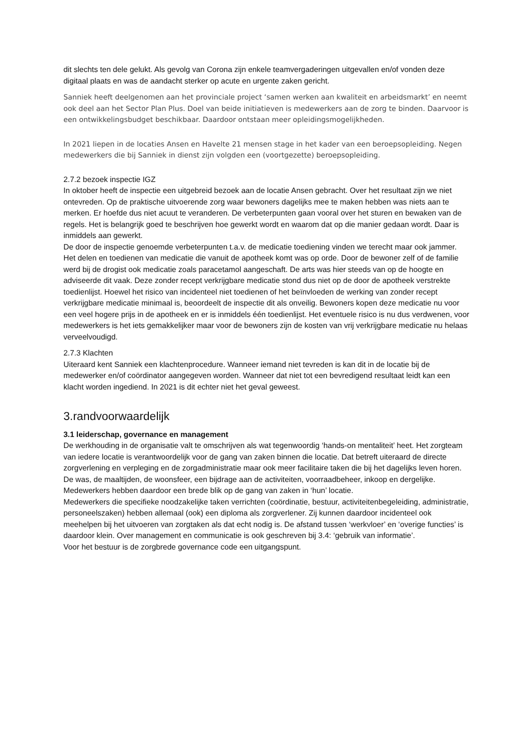dit slechts ten dele gelukt. Als gevolg van Corona zijn enkele teamvergaderingen uitgevallen en/of vonden deze digitaal plaats en was de aandacht sterker op acute en urgente zaken gericht.
Sanniek heeft deelgenomen aan het provinciale project ‘samen werken aan kwaliteit en arbeidsmarkt’ en neemt ook deel aan het Sector Plan Plus. Doel van beide initiatieven is medewerkers aan de zorg te binden. Daarvoor is een ontwikkelingsbudget beschikbaar. Daardoor ontstaan meer opleidingsmogelijkheden.
In 2021 liepen in de locaties Ansen en Havelte 21 mensen stage in het kader van een beroepsopleiding. Negen medewerkers die bij Sanniek in dienst zijn volgden een (voortgezette) beroepsopleiding.
2.7.2 bezoek inspectie IGZ
In oktober heeft de inspectie een uitgebreid bezoek aan de locatie Ansen gebracht. Over het resultaat zijn we niet ontevreden. Op de praktische uitvoerende zorg waar bewoners dagelijks mee te maken hebben was niets aan te merken. Er hoefde dus niet acuut te veranderen. De verbeterpunten gaan vooral over het sturen en bewaken van de regels. Het is belangrijk goed te beschrijven hoe gewerkt wordt en waarom dat op die manier gedaan wordt. Daar is inmiddels aan gewerkt.
De door de inspectie genoemde verbeterpunten t.a.v. de medicatie toediening vinden we terecht maar ook jammer. Het delen en toedienen van medicatie die vanuit de apotheek komt was op orde. Door de bewoner zelf of de familie werd bij de drogist ook medicatie zoals paracetamol aangeschaft. De arts was hier steeds van op de hoogte en adviseerde dit vaak. Deze zonder recept verkrijgbare medicatie stond dus niet op de door de apotheek verstrekte toedienlijst. Hoewel het risico van incidenteel niet toedienen of het beïnvloeden de werking van zonder recept verkrijgbare medicatie minimaal is, beoordeelt de inspectie dit als onveilig. Bewoners kopen deze medicatie nu voor een veel hogere prijs in de apotheek en er is inmiddels één toedienlijst. Het eventuele risico is nu dus verdwenen, voor medewerkers is het iets gemakkelijker maar voor de bewoners zijn de kosten van vrij verkrijgbare medicatie nu helaas verveelvoudigd.
2.7.3 Klachten
Uiteraard kent Sanniek een klachtenprocedure. Wanneer iemand niet tevreden is kan dit in de locatie bij de medewerker en/of coördinator aangegeven worden. Wanneer dat niet tot een bevredigend resultaat leidt kan een klacht worden ingediend. In 2021 is dit echter niet het geval geweest.
3.randvoorwaardelijk
3.1 leiderschap, governance en management
De werkhouding in de organisatie valt te omschrijven als wat tegenwoordig ‘hands-on mentaliteit’ heet. Het zorgteam van iedere locatie is verantwoordelijk voor de gang van zaken binnen die locatie. Dat betreft uiteraard de directe zorgverlening en verpleging en de zorgadministratie maar ook meer facilitaire taken die bij het dagelijks leven horen. De was, de maaltijden, de woonsfeer, een bijdrage aan de activiteiten, voorraadbeheer, inkoop en dergelijke. Medewerkers hebben daardoor een brede blik op de gang van zaken in ‘hun’ locatie.
Medewerkers die specifieke noodzakelijke taken verrichten (coördinatie, bestuur, activiteitenbegeleiding, administratie, personeelszaken) hebben allemaal (ook) een diploma als zorgverlener. Zij kunnen daardoor incidenteel ook meehelpen bij het uitvoeren van zorgtaken als dat echt nodig is. De afstand tussen ‘werkvloer’ en ‘overige functies’ is daardoor klein. Over management en communicatie is ook geschreven bij 3.4: ‘gebruik van informatie’.
Voor het bestuur is de zorgbrede governance code een uitgangspunt.